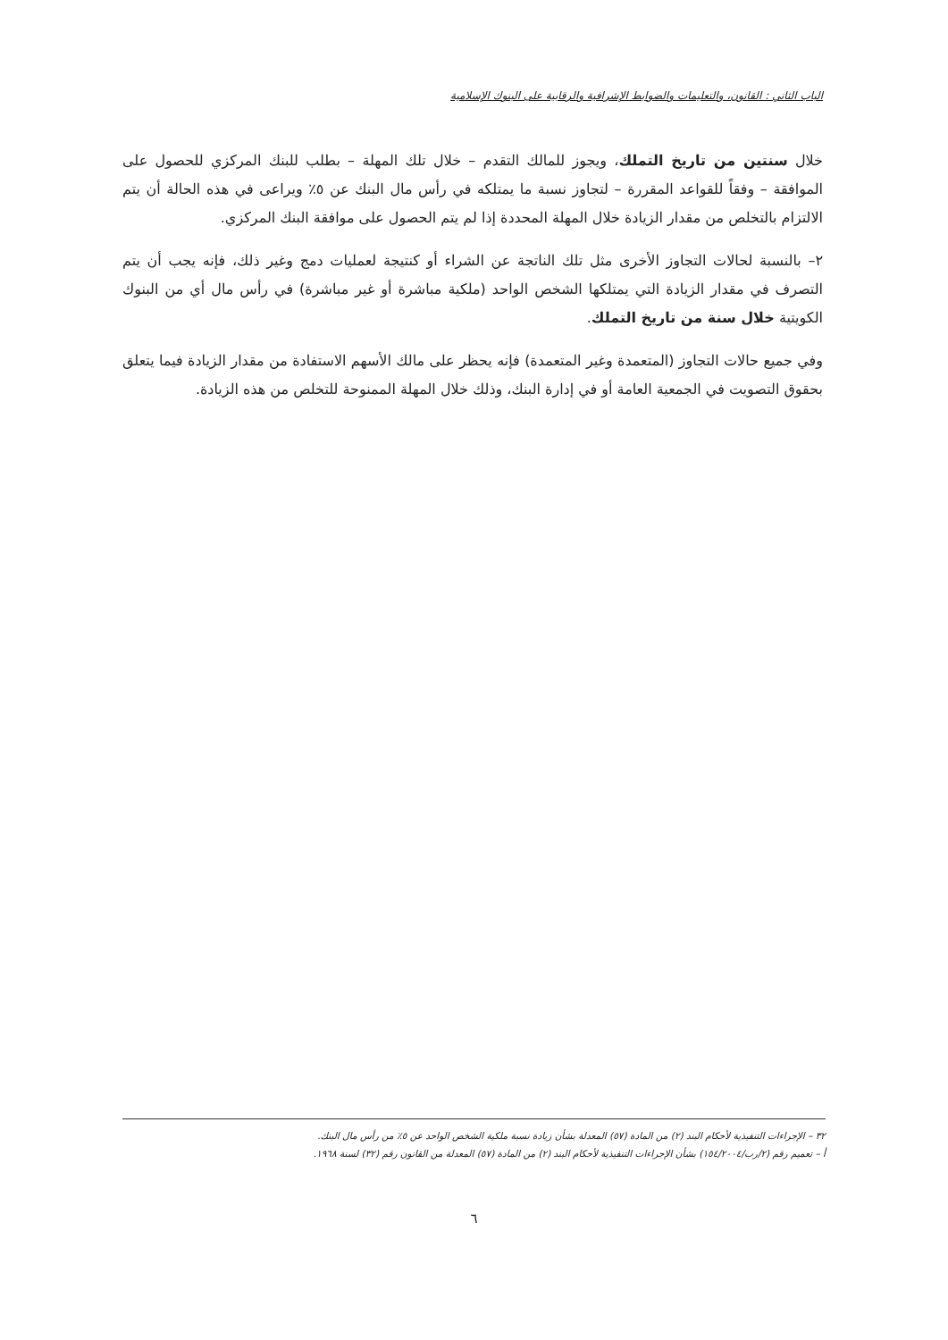الباب الثاني : القانون، والتعليمات والضوابط الإشرافية والرقابية على البنوك الإسلامية
خلال سنتين من تاريخ التملك، ويجوز للمالك التقدم – خلال تلك المهلة – بطلب للبنك المركزي للحصول على الموافقة – وفقاً للقواعد المقررة – لتجاوز نسبة ما يمتلكه في رأس مال البنك عن ٥٪ ويراعى في هذه الحالة أن يتم الالتزام بالتخلص من مقدار الزيادة خلال المهلة المحددة إذا لم يتم الحصول على موافقة البنك المركزي.
٢– بالنسبة لحالات التجاوز الأخرى مثل تلك الناتجة عن الشراء أو كنتيجة لعمليات دمج وغير ذلك، فإنه يجب أن يتم التصرف في مقدار الزيادة التي يمتلكها الشخص الواحد (ملكية مباشرة أو غير مباشرة) في رأس مال أي من البنوك الكويتية خلال سنة من تاريخ التملك.
وفي جميع حالات التجاوز (المتعمدة وغير المتعمدة) فإنه يحظر على مالك الأسهم الاستفادة من مقدار الزيادة فيما يتعلق بحقوق التصويت في الجمعية العامة أو في إدارة البنك، وذلك خلال المهلة الممنوحة للتخلص من هذه الزيادة.
٣٢ – الإجراءات التنفيذية لأحكام البند (٢) من المادة (٥٧) المعدلة بشأن زيادة نسبة ملكية الشخص الواحد عن ٥٪ من رأس مال البنك.
أ – تعميم رقم (٢/رب/١٥٤/٢٠٠٤) بشأن الإجراءات التنفيذية لأحكام البند (٢) من المادة (٥٧) المعدلة من القانون رقم (٣٢) لسنة ١٩٦٨.
٦